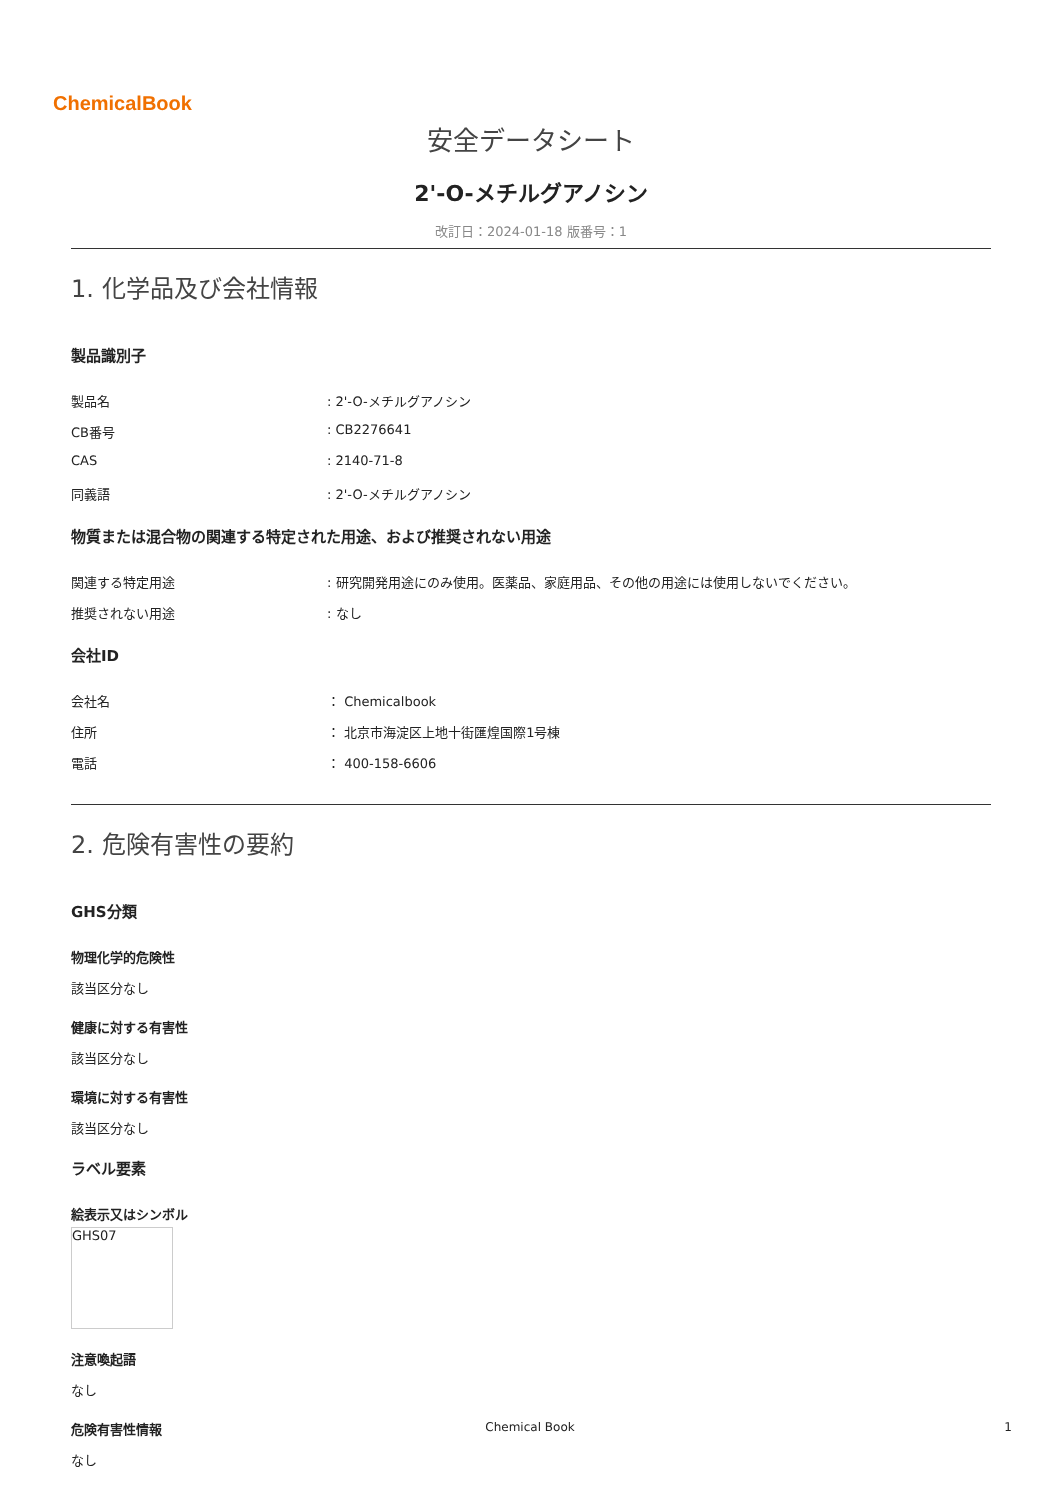ChemicalBook
安全データシート
2'-O-メチルグアノシン
改訂日：2024-01-18 版番号：1
1. 化学品及び会社情報
製品識別子
製品名: 2'-O-メチルグアノシン
CB番号: CB2276641
CAS: 2140-71-8
同義語: 2'-O-メチルグアノシン
物質または混合物の関連する特定された用途、および推奨されない用途
関連する特定用途: 研究開発用途にのみ使用。医薬品、家庭用品、その他の用途には使用しないでください。
推奨されない用途: なし
会社ID
会社名 ： Chemicalbook
住所 ： 北京市海淀区上地十街匯煌国際1号棟
電話 ： 400-158-6606
2. 危険有害性の要約
GHS分類
物理化学的危険性
該当区分なし
健康に対する有害性
該当区分なし
環境に対する有害性
該当区分なし
ラベル要素
絵表示又はシンボル
GHS07
注意喚起語
なし
危険有害性情報
なし
Chemical Book 1